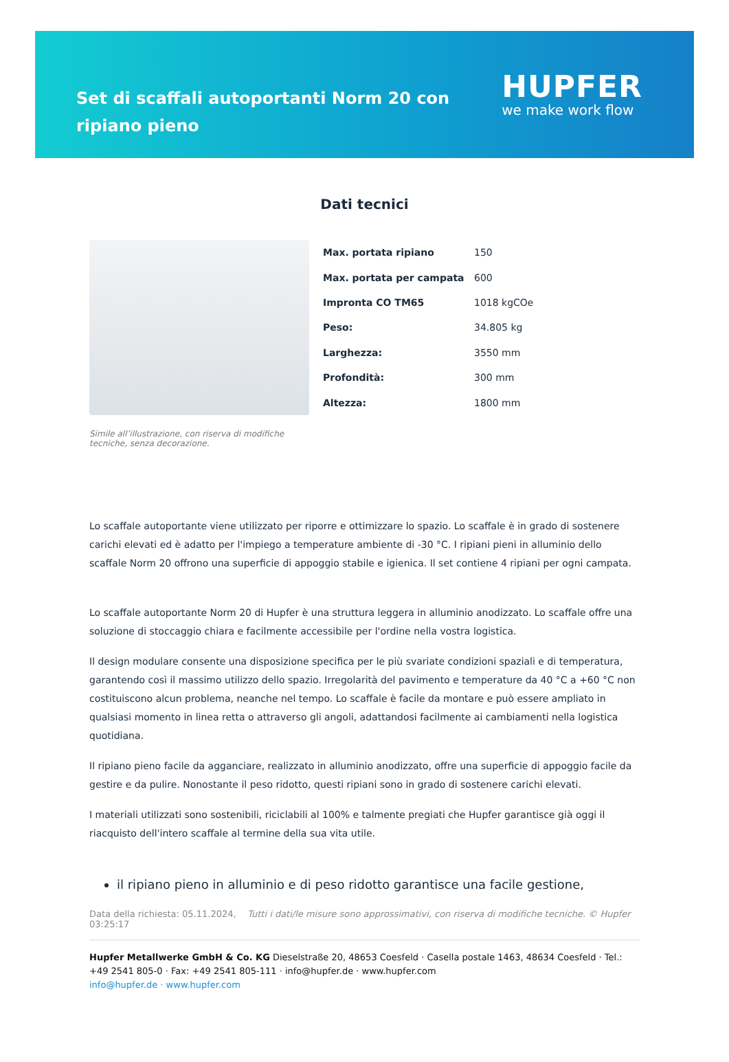Set di scaffali autoportanti Norm 20 con ripiano pieno
HUPFER
we make work flow
Dati tecnici
| Max. portata ripiano | 150 |
| Max. portata per campata | 600 |
| Impronta CO TM65 | 1018 kgCOe |
| Peso: | 34.805 kg |
| Larghezza: | 3550 mm |
| Profondità: | 300 mm |
| Altezza: | 1800 mm |
Simile all’illustrazione, con riserva di modifiche tecniche, senza decorazione.
Lo scaffale autoportante viene utilizzato per riporre e ottimizzare lo spazio. Lo scaffale è in grado di sostenere carichi elevati ed è adatto per l'impiego a temperature ambiente di -30 °C. I ripiani pieni in alluminio dello scaffale Norm 20 offrono una superficie di appoggio stabile e igienica. Il set contiene 4 ripiani per ogni campata.
Lo scaffale autoportante Norm 20 di Hupfer è una struttura leggera in alluminio anodizzato. Lo scaffale offre una soluzione di stoccaggio chiara e facilmente accessibile per l'ordine nella vostra logistica.
Il design modulare consente una disposizione specifica per le più svariate condizioni spaziali e di temperatura, garantendo così il massimo utilizzo dello spazio. Irregolarità del pavimento e temperature da 40 °C a +60 °C non costituiscono alcun problema, neanche nel tempo. Lo scaffale è facile da montare e può essere ampliato in qualsiasi momento in linea retta o attraverso gli angoli, adattandosi facilmente ai cambiamenti nella logistica quotidiana.
Il ripiano pieno facile da agganciare, realizzato in alluminio anodizzato, offre una superficie di appoggio facile da gestire e da pulire. Nonostante il peso ridotto, questi ripiani sono in grado di sostenere carichi elevati.
I materiali utilizzati sono sostenibili, riciclabili al 100% e talmente pregiati che Hupfer garantisce già oggi il riacquisto dell'intero scaffale al termine della sua vita utile.
il ripiano pieno in alluminio e di peso ridotto garantisce una facile gestione,
Data della richiesta: 05.11.2024, 03:25:17
Tutti i dati/le misure sono approssimativi, con riserva di modifiche tecniche. © Hupfer
Hupfer Metallwerke GmbH & Co. KG Dieselstraße 20, 48653 Coesfeld · Casella postale 1463, 48634 Coesfeld · Tel.: +49 2541 805-0 · Fax: +49 2541 805-111 · info@hupfer.de · www.hupfer.com
info@hupfer.de · www.hupfer.com